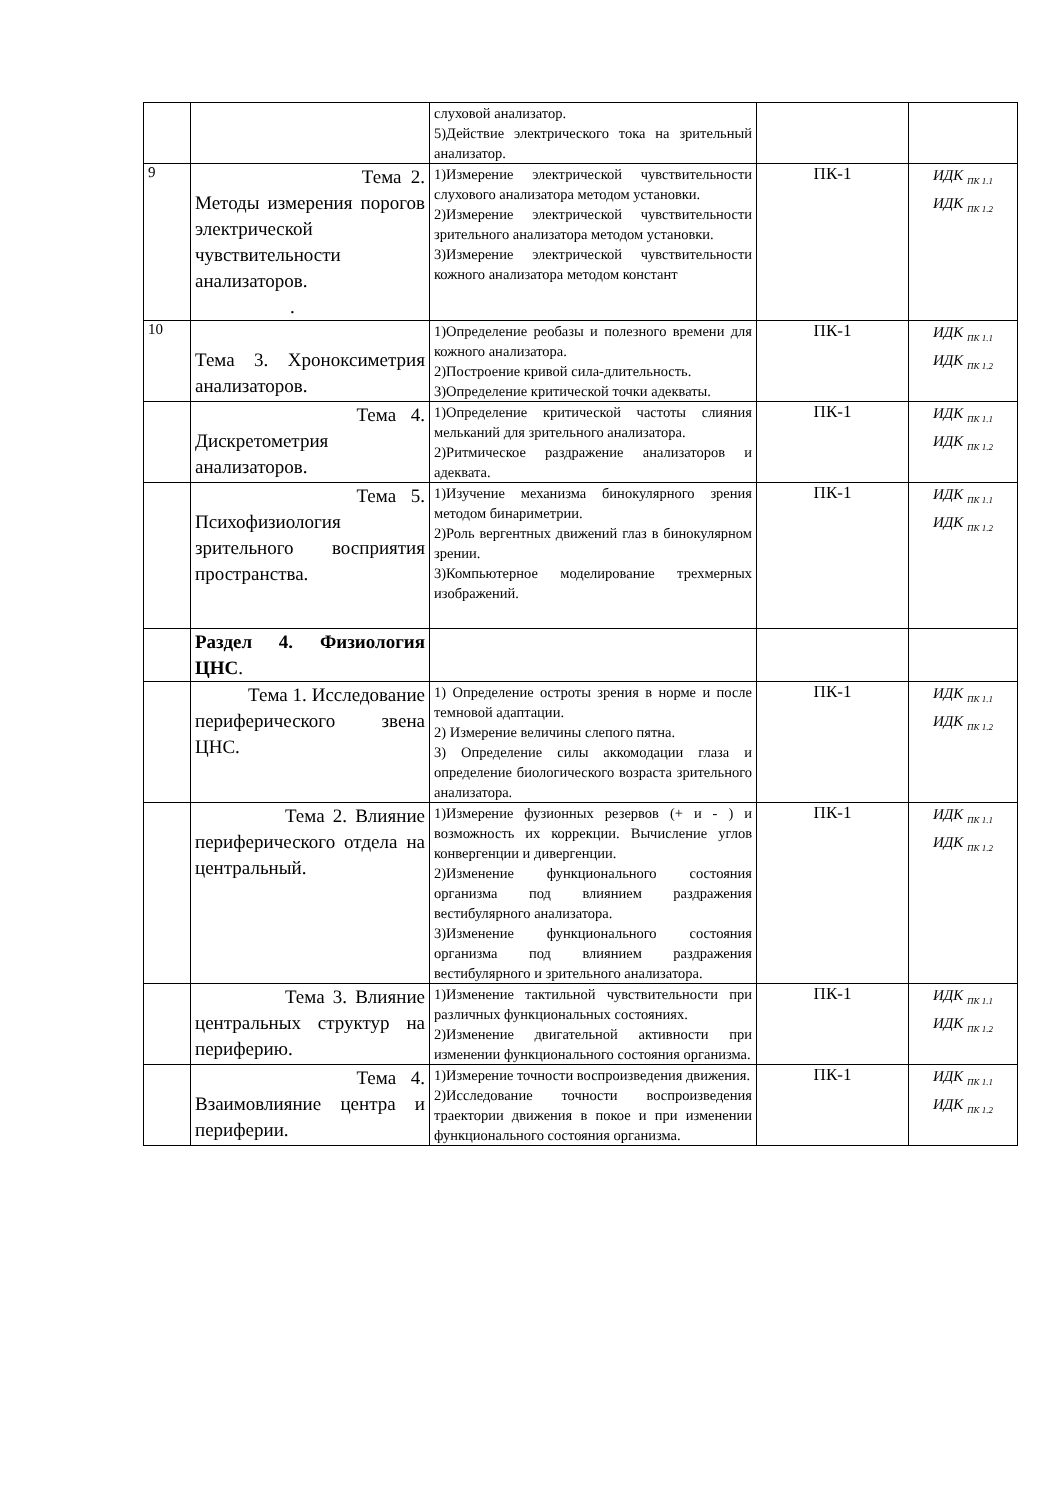| | | слуховой анализатор. 5)Действие электрического тока на зрительный анализатор. | | |
| 9 | Тема 2. Методы измерения порогов электрической чувствительности анализаторов. . | 1)Измерение электрической чувствительности слухового анализатора методом установки. 2)Измерение электрической чувствительности зрительного анализатора методом установки. 3)Измерение электрической чувствительности кожного анализатора методом констант | ПК-1 | ИДК <sub>ПК 1.1</sub> ИДК <sub>ПК 1.2</sub> |
| 10 | Тема 3. Хроноксиметрия анализаторов. | 1)Определение реобазы и полезного времени для кожного анализатора. 2)Построение кривой сила-длительность. 3)Определение критической точки адекваты. | ПК-1 | ИДК <sub>ПК 1.1</sub> ИДК <sub>ПК 1.2</sub> |
| | Тема 4. Дискретометрия анализаторов. | 1)Определение критической частоты слияния мельканий для зрительного анализатора. 2)Ритмическое раздражение анализаторов и адеквата. | ПК-1 | ИДК <sub>ПК 1.1</sub> ИДК <sub>ПК 1.2</sub> |
| | Тема 5. Психофизиология зрительного восприятия пространства. | 1)Изучение механизма бинокулярного зрения методом бинариметрии. 2)Роль вергентных движений глаз в бинокулярном зрении. 3)Компьютерное моделирование трехмерных изображений. | ПК-1 | ИДК <sub>ПК 1.1</sub> ИДК <sub>ПК 1.2</sub> |
| | Раздел 4. Физиология ЦНС . | | | |
| | Тема 1. Исследование периферического звена ЦНС. | 1) Определение остроты зрения в норме и после темновой адаптации. 2) Измерение величины слепого пятна. 3) Определение силы аккомодации глаза и определение биологического возраста зрительного анализатора. | ПК-1 | ИДК <sub>ПК 1.1</sub> ИДК <sub>ПК 1.2</sub> |
| | Тема 2. Влияние периферического отдела на центральный. | 1)Измерение фузионных резервов (+ и - ) и возможность их коррекции. Вычисление углов конвергенции и дивергенции. 2)Изменение функционального состояния организма под влиянием раздражения вестибулярного анализатора. 3)Изменение функционального состояния организма под влиянием раздражения вестибулярного и зрительного анализатора. | ПК-1 | ИДК <sub>ПК 1.1</sub> ИДК <sub>ПК 1.2</sub> |
| | Тема 3. Влияние центральных структур на периферию. | 1)Изменение тактильной чувствительности при различных функциональных состояниях. 2)Изменение двигательной активности при изменении функционального состояния организма. | ПК-1 | ИДК <sub>ПК 1.1</sub> ИДК <sub>ПК 1.2</sub> |
| | Тема 4. Взаимовлияние центра и периферии. | 1)Измерение точности воспроизведения движения. 2)Исследование точности воспроизведения траектории движения в покое и при изменении функционального состояния организма. | ПК-1 | ИДК <sub>ПК 1.1</sub> ИДК <sub>ПК 1.2</sub> |